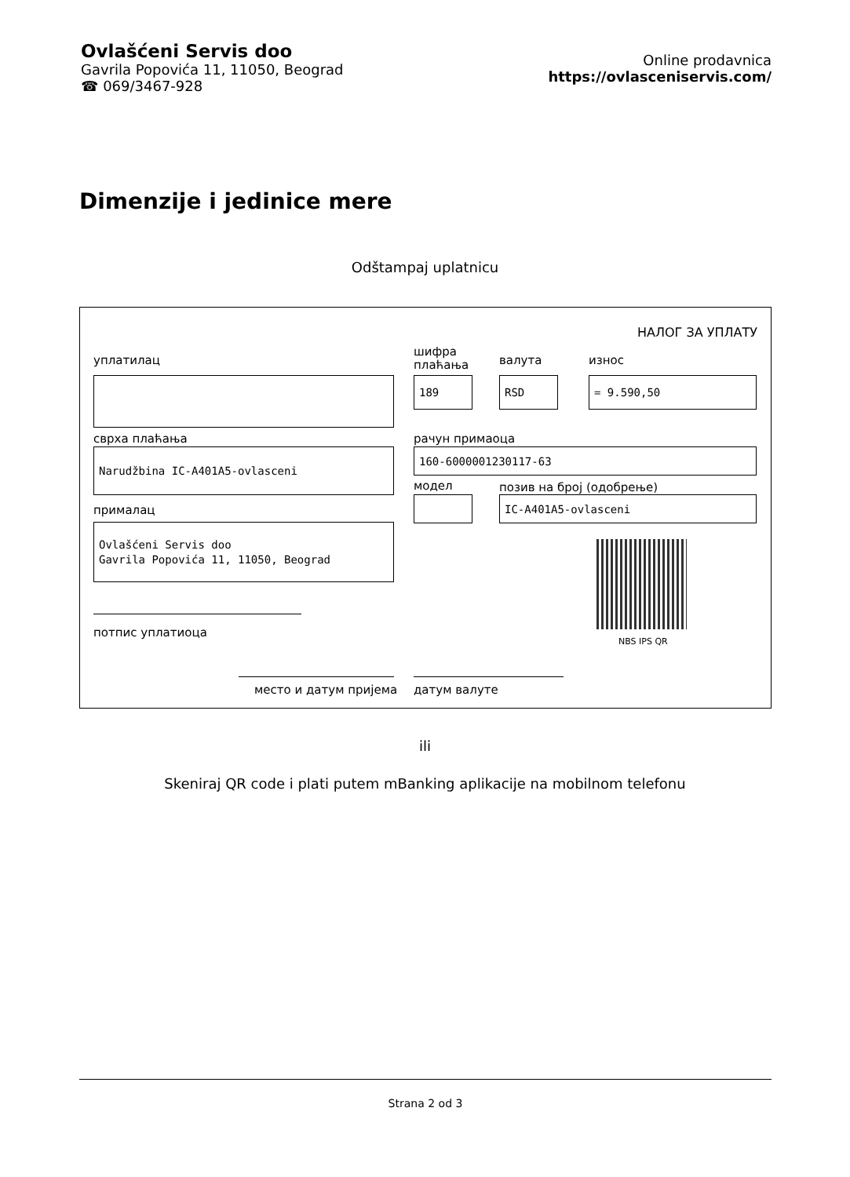Ovlašćeni Servis doo
Gavrila Popovića 11, 11050, Beograd
☎ 069/3467-928
Online prodavnica
https://ovlasceniservis.com/
Dimenzije i jedinice mere
Odštampaj uplatnicu
НАЛОГ ЗА УПЛАТУ
уплатилац
шифра
плаћања
валута износ
189 RSD = 9.590,50
сврха плаћања рачун примаоца
Narudžbina IC-A401A5-ovlasceni 160-6000001230117-63
модел позив на број (одобрење)
прималац
IC-A401A5-ovlasceni
Ovlašćeni Servis doo
Gavrila Popovića 11, 11050, Beograd
NBS IPS QR
потпис уплатиоца
место и датум пријема датум валуте
ili
Skeniraj QR code i plati putem mBanking aplikacije na mobilnom telefonu
Strana 2 od 3